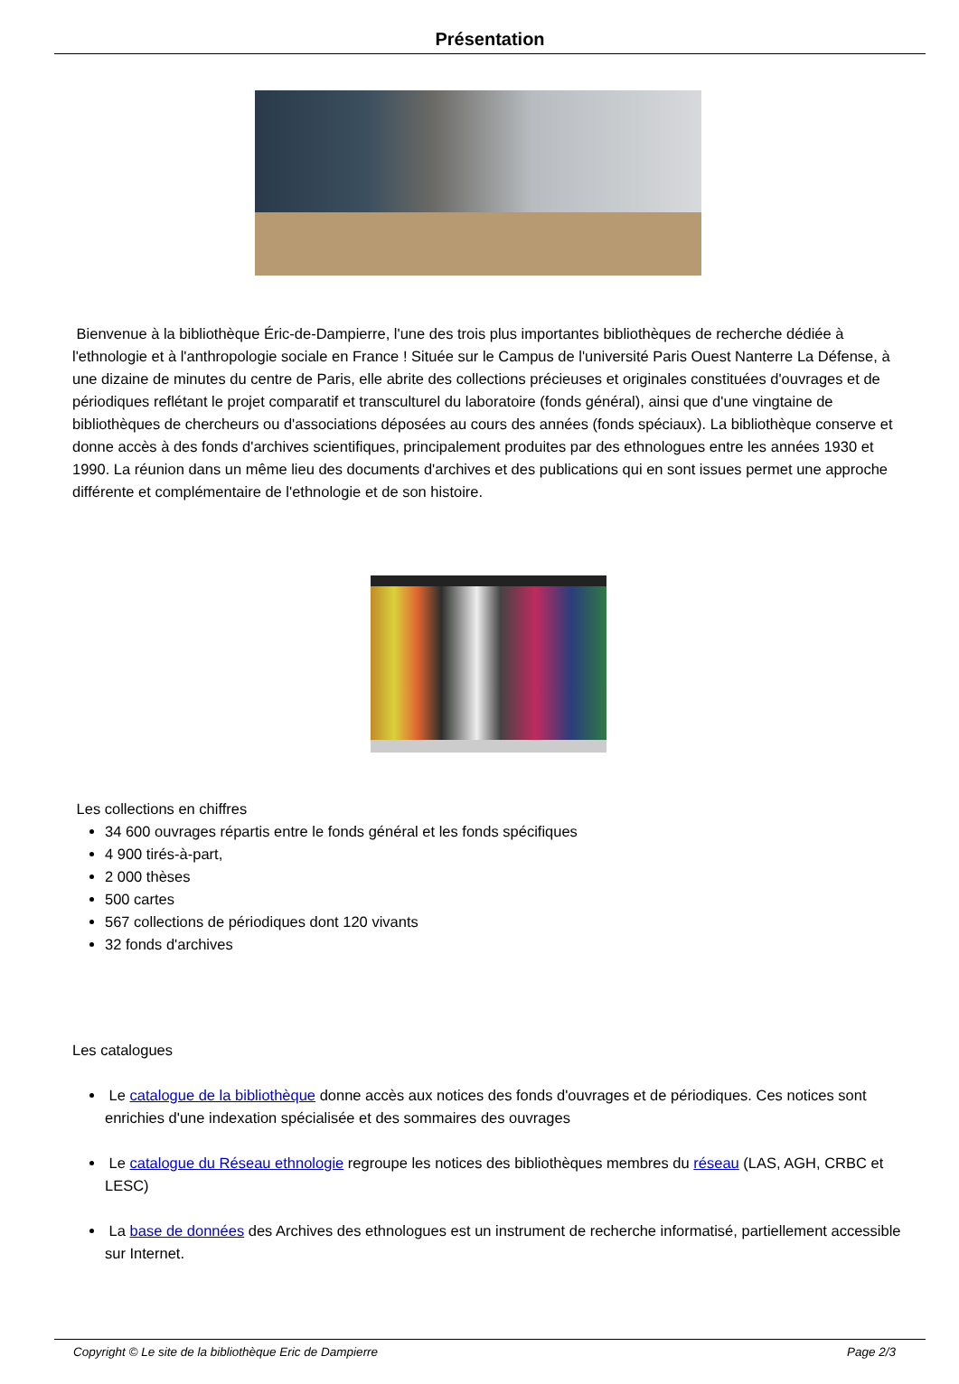Présentation
Bienvenue à la bibliothèque Éric-de-Dampierre, l'une des trois plus importantes bibliothèques de recherche dédiée à l'ethnologie et à l'anthropologie sociale en France ! Située sur le Campus de l'université Paris Ouest Nanterre La Défense, à une dizaine de minutes du centre de Paris, elle abrite des collections précieuses et originales constituées d'ouvrages et de périodiques reflétant le projet comparatif et transculturel du laboratoire (fonds général), ainsi que d'une vingtaine de bibliothèques de chercheurs ou d'associations déposées au cours des années (fonds spéciaux). La bibliothèque conserve et donne accès à des fonds d'archives scientifiques, principalement produites par des ethnologues entre les années 1930 et 1990. La réunion dans un même lieu des documents d'archives et des publications qui en sont issues permet une approche différente et complémentaire de l'ethnologie et de son histoire.
Les collections en chiffres
34 600 ouvrages répartis entre le fonds général et les fonds spécifiques
4 900 tirés-à-part,
2 000 thèses
500 cartes
567 collections de périodiques dont 120 vivants
32 fonds d'archives
Les catalogues
Le catalogue de la bibliothèque donne accès aux notices des fonds d'ouvrages et de périodiques. Ces notices sont enrichies d'une indexation spécialisée et des sommaires des ouvrages
Le catalogue du Réseau ethnologie regroupe les notices des bibliothèques membres du réseau (LAS, AGH, CRBC et LESC)
La base de données des Archives des ethnologues est un instrument de recherche informatisé, partiellement accessible sur Internet.
Copyright © Le site de la bibliothèque Eric de Dampierre Page 2/3